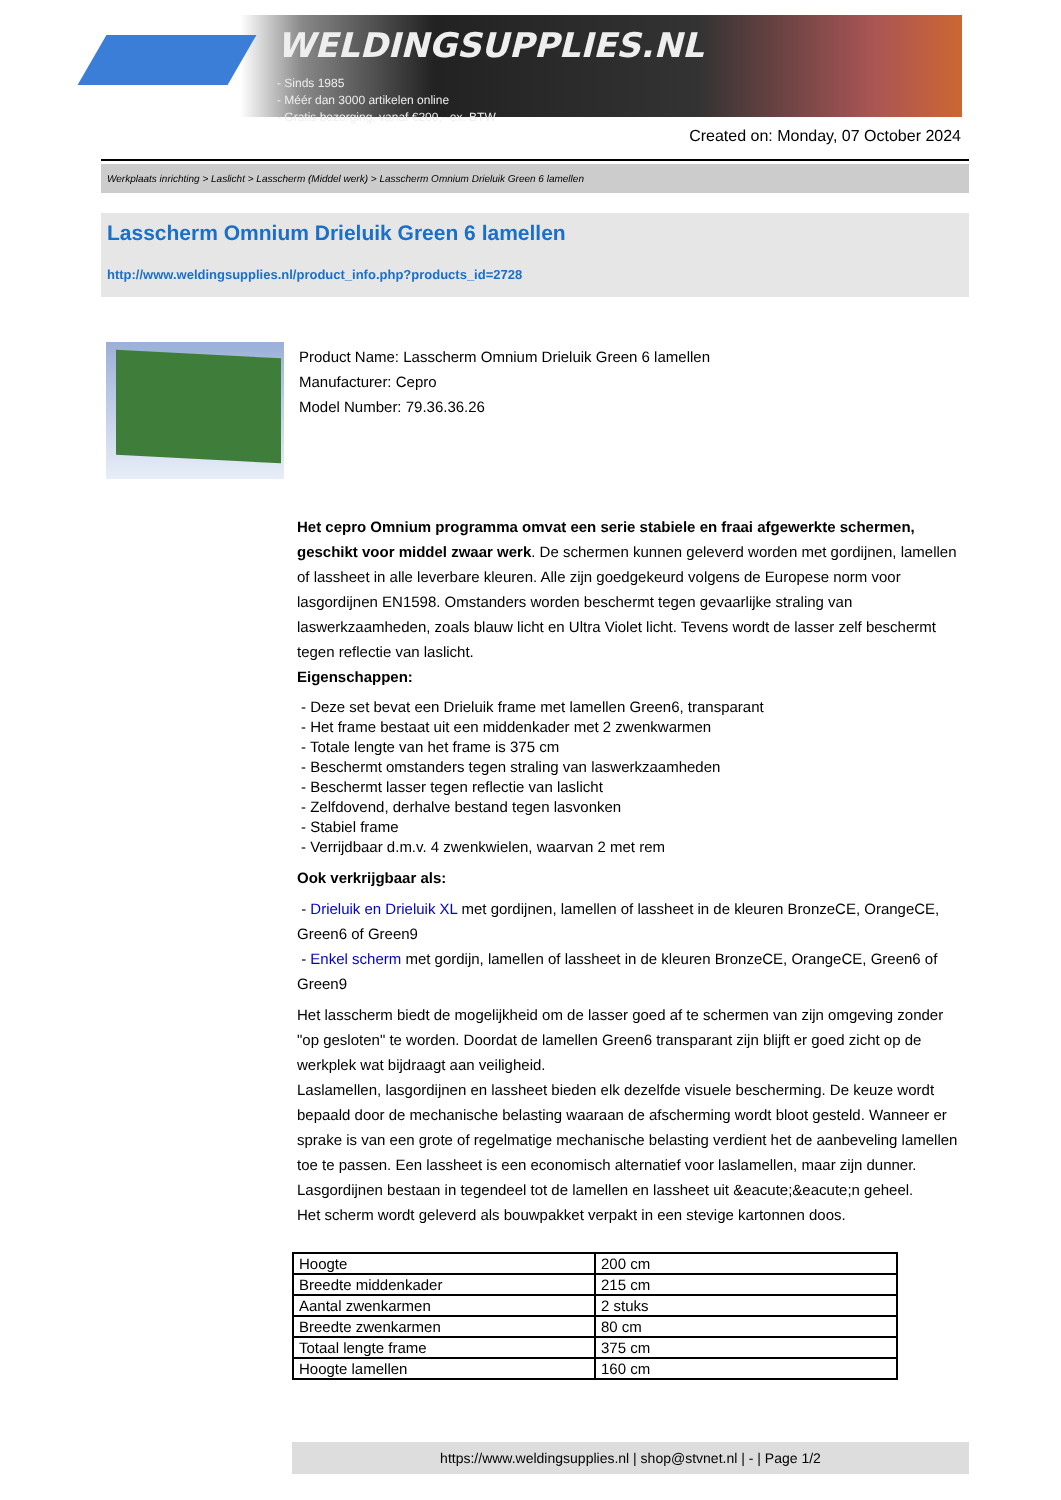WELDINGSUPPLIES.NL
- Sinds 1985
- Méér dan 3000 artikelen online
- Gratis bezorging, vanaf €200,--ex. BTW
Created on: Monday, 07 October 2024
Werkplaats inrichting > Laslicht > Lasscherm (Middel werk) > Lasscherm Omnium Drieluik Green 6 lamellen
Lasscherm Omnium Drieluik Green 6 lamellen
http://www.weldingsupplies.nl/product_info.php?products_id=2728
Product Name: Lasscherm Omnium Drieluik Green 6 lamellen
Manufacturer: Cepro
Model Number: 79.36.36.26
Het cepro Omnium programma omvat een serie stabiele en fraai afgewerkte schermen, geschikt voor middel zwaar werk. De schermen kunnen geleverd worden met gordijnen, lamellen of lassheet in alle leverbare kleuren. Alle zijn goedgekeurd volgens de Europese norm voor lasgordijnen EN1598. Omstanders worden beschermt tegen gevaarlijke straling van laswerkzaamheden, zoals blauw licht en Ultra Violet licht. Tevens wordt de lasser zelf beschermt tegen reflectie van laslicht.
Eigenschappen:
- Deze set bevat een Drieluik frame met lamellen Green6, transparant
- Het frame bestaat uit een middenkader met 2 zwenkwarmen
- Totale lengte van het frame is 375 cm
- Beschermt omstanders tegen straling van laswerkzaamheden
- Beschermt lasser tegen reflectie van laslicht
- Zelfdovend, derhalve bestand tegen lasvonken
- Stabiel frame
- Verrijdbaar d.m.v. 4 zwenkwielen, waarvan 2 met rem
Ook verkrijgbaar als:
- Drieluik en Drieluik XL met gordijnen, lamellen of lassheet in de kleuren BronzeCE, OrangeCE, Green6 of Green9
- Enkel scherm met gordijn, lamellen of lassheet in de kleuren BronzeCE, OrangeCE, Green6 of Green9
Het lasscherm biedt de mogelijkheid om de lasser goed af te schermen van zijn omgeving zonder "op gesloten" te worden. Doordat de lamellen Green6 transparant zijn blijft er goed zicht op de werkplek wat bijdraagt aan veiligheid.
Laslamellen, lasgordijnen en lassheet bieden elk dezelfde visuele bescherming. De keuze wordt bepaald door de mechanische belasting waaraan de afscherming wordt bloot gesteld. Wanneer er sprake is van een grote of regelmatige mechanische belasting verdient het de aanbeveling lamellen toe te passen. Een lassheet is een economisch alternatief voor laslamellen, maar zijn dunner. Lasgordijnen bestaan in tegendeel tot de lamellen en lassheet uit &eacute;&eacute;n geheel.
Het scherm wordt geleverd als bouwpakket verpakt in een stevige kartonnen doos.
| Hoogte | 200 cm |
| Breedte middenkader | 215 cm |
| Aantal zwenkarmen | 2 stuks |
| Breedte zwenkarmen | 80 cm |
| Totaal lengte frame | 375 cm |
| Hoogte lamellen | 160 cm |
https://www.weldingsupplies.nl | shop@stvnet.nl | - | Page 1/2